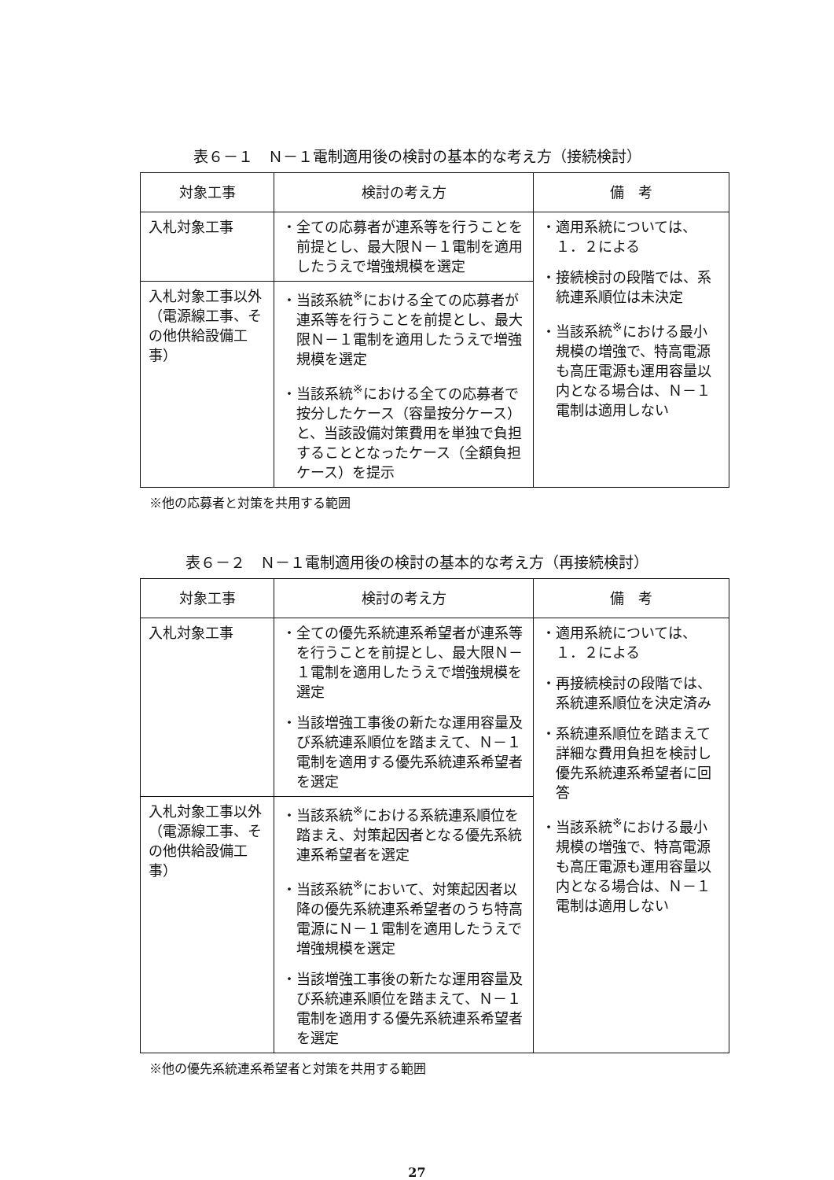表６－１　Ｎ－１電制適用後の検討の基本的な考え方（接続検討）
| 対象工事 | 検討の考え方 | 備 考 |
| --- | --- | --- |
| 入札対象工事 | ・全ての応募者が連系等を行うことを前提とし、最大限Ｎ－１電制を適用したうえで増強規模を選定 | ・適用系統については、１．２による ・接続検討の段階では、系統連系順位は未決定 ・当該系統<sup>※</sup>における最小規模の増強で、特高電源も高圧電源も運用容量以内となる場合は、Ｎ－１電制は適用しない |
| 入札対象工事以外（電源線工事、その他供給設備工事） | ・当該系統<sup>※</sup>における全ての応募者が連系等を行うことを前提とし、最大限Ｎ－１電制を適用したうえで増強規模を選定 ・当該系統<sup>※</sup>における全ての応募者で按分したケース（容量按分ケース）と、当該設備対策費用を単独で負担することとなったケース（全額負担ケース）を提示 | |
※他の応募者と対策を共用する範囲
表６－２　Ｎ－１電制適用後の検討の基本的な考え方（再接続検討）
| 対象工事 | 検討の考え方 | 備 考 |
| --- | --- | --- |
| 入札対象工事 | ・全ての優先系統連系希望者が連系等を行うことを前提とし、最大限Ｎ－１電制を適用したうえで増強規模を選定 ・当該増強工事後の新たな運用容量及び系統連系順位を踏まえて、Ｎ－１電制を適用する優先系統連系希望者を選定 | ・適用系統については、１．２による ・再接続検討の段階では、系統連系順位を決定済み ・系統連系順位を踏まえて詳細な費用負担を検討し優先系統連系希望者に回答 ・当該系統<sup>※</sup>における最小規模の増強で、特高電源も高圧電源も運用容量以内となる場合は、Ｎ－１電制は適用しない |
| 入札対象工事以外（電源線工事、その他供給設備工事） | ・当該系統<sup>※</sup>における系統連系順位を踏まえ、対策起因者となる優先系統連系希望者を選定 ・当該系統<sup>※</sup>において、対策起因者以降の優先系統連系希望者のうち特高電源にＮ－１電制を適用したうえで増強規模を選定 ・当該増強工事後の新たな運用容量及び系統連系順位を踏まえて、Ｎ－１電制を適用する優先系統連系希望者を選定 | |
※他の優先系統連系希望者と対策を共用する範囲
27